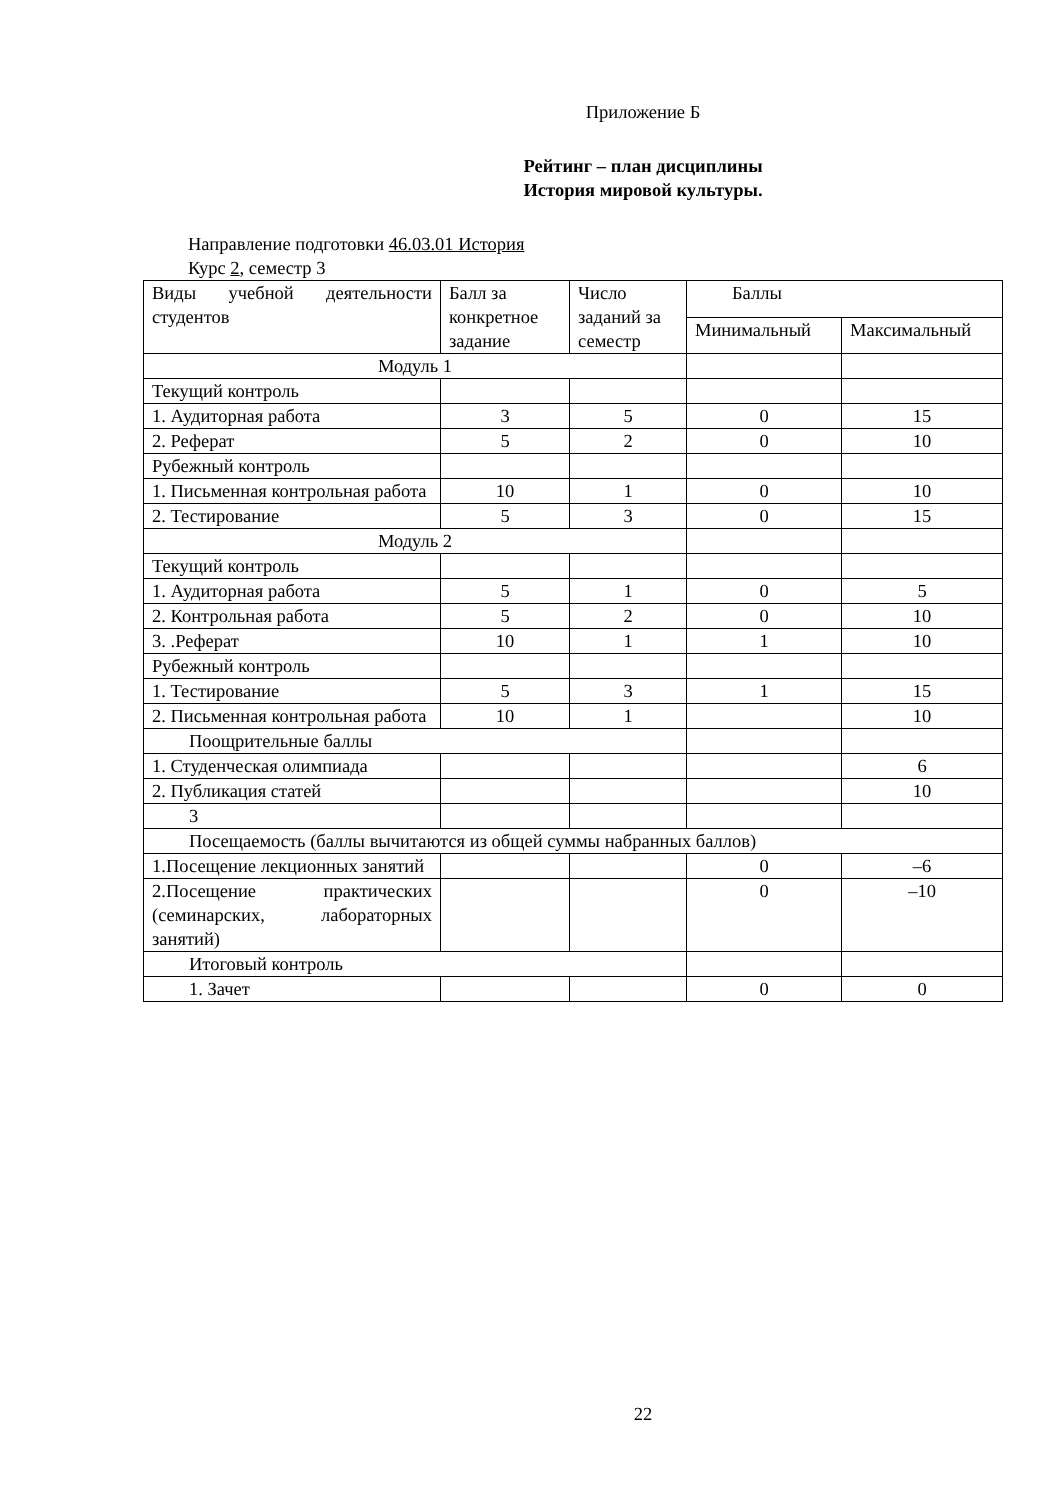Приложение Б
Рейтинг – план дисциплины
История мировой культуры.
Направление подготовки 46.03.01 История
Курс 2, семестр 3
| Виды учебной деятельности студентов | Балл за конкретное задание | Число заданий за семестр | Баллы | |
| | | | Минимальный | Максимальный |
| Модуль 1 | | | | |
| Текущий контроль | | | | |
| 1. Аудиторная работа | 3 | 5 | 0 | 15 |
| 2. Реферат | 5 | 2 | 0 | 10 |
| Рубежный контроль | | | | |
| 1. Письменная контрольная работа | 10 | 1 | 0 | 10 |
| 2. Тестирование | 5 | 3 | 0 | 15 |
| Модуль 2 | | | | |
| Текущий контроль | | | | |
| 1. Аудиторная работа | 5 | 1 | 0 | 5 |
| 2. Контрольная работа | 5 | 2 | 0 | 10 |
| 3. .Реферат | 10 | 1 | 1 | 10 |
| Рубежный контроль | | | | |
| 1. Тестирование | 5 | 3 | 1 | 15 |
| 2. Письменная контрольная работа | 10 | 1 | | 10 |
| Поощрительные баллы | | | | |
| 1. Студенческая олимпиада | | | | 6 |
| 2. Публикация статей | | | | 10 |
| 3 | | | | |
| Посещаемость (баллы вычитаются из общей суммы набранных баллов) | | | | |
| 1.Посещение лекционных занятий | | | 0 | –6 |
| 2.Посещение практических (семинарских, лабораторных занятий) | | | 0 | –10 |
| Итоговый контроль | | | | |
| 1. Зачет | | | 0 | 0 |
22